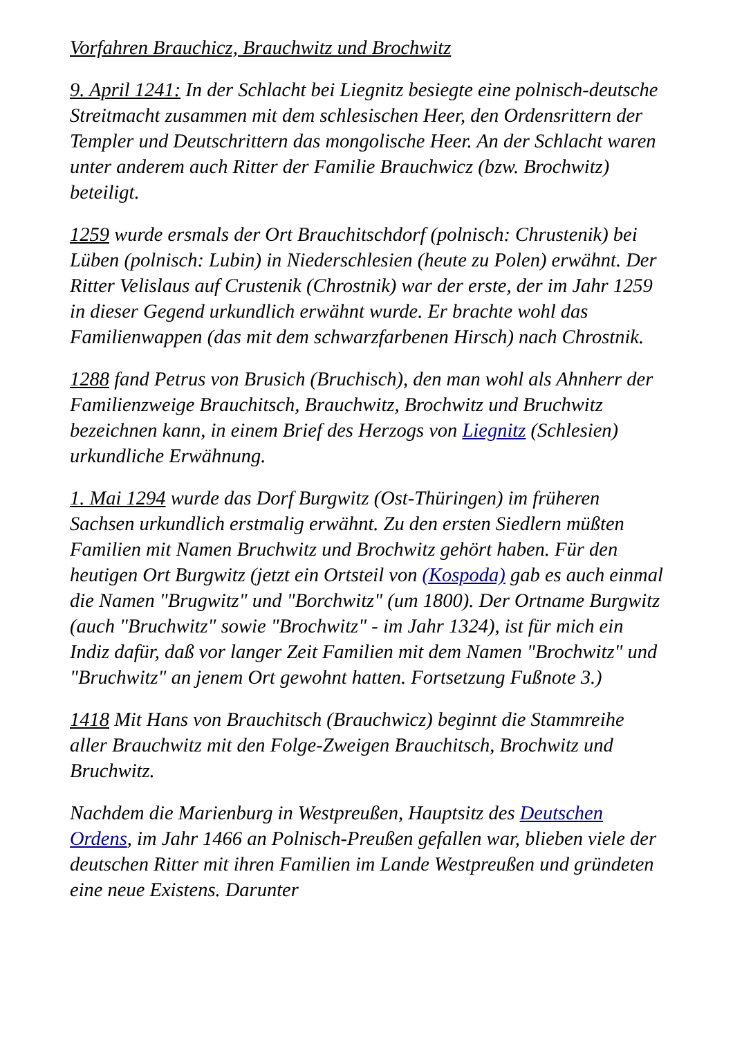Vorfahren Brauchicz, Brauchwitz und Brochwitz
9. April 1241: In der Schlacht bei Liegnitz besiegte eine polnisch-deutsche Streitmacht zusammen mit dem schlesischen Heer, den Ordensrittern der Templer und Deutschrittern das mongolische Heer. An der Schlacht waren unter anderem auch Ritter der Familie Brauchwicz (bzw. Brochwitz) beteiligt.
1259 wurde ersmals der Ort Brauchitschdorf (polnisch: Chrustenik) bei Lüben (polnisch: Lubin) in Niederschlesien (heute zu Polen) erwähnt. Der Ritter Velislaus auf Crustenik (Chrostnik) war der erste, der im Jahr 1259 in dieser Gegend urkundlich erwähnt wurde. Er brachte wohl das Familienwappen (das mit dem schwarzfarbenen Hirsch) nach Chrostnik.
1288 fand Petrus von Brusich (Bruchisch), den man wohl als Ahnherr der Familienzweige Brauchitsch, Brauchwitz, Brochwitz und Bruchwitz bezeichnen kann, in einem Brief des Herzogs von Liegnitz (Schlesien) urkundliche Erwähnung.
1. Mai 1294 wurde das Dorf Burgwitz (Ost-Thüringen) im früheren Sachsen urkundlich erstmalig erwähnt. Zu den ersten Siedlern müßten Familien mit Namen Bruchwitz und Brochwitz gehört haben. Für den heutigen Ort Burgwitz (jetzt ein Ortsteil von (Kospoda) gab es auch einmal die Namen "Brugwitz" und "Borchwitz" (um 1800). Der Ortname Burgwitz (auch "Bruchwitz" sowie "Brochwitz" - im Jahr 1324), ist für mich ein Indiz dafür, daß vor langer Zeit Familien mit dem Namen "Brochwitz" und "Bruchwitz" an jenem Ort gewohnt hatten. Fortsetzung Fußnote 3.)
1418 Mit Hans von Brauchitsch (Brauchwicz) beginnt die Stammreihe aller Brauchwitz mit den Folge-Zweigen Brauchitsch, Brochwitz und Bruchwitz.
Nachdem die Marienburg in Westpreußen, Hauptsitz des Deutschen Ordens, im Jahr 1466 an Polnisch-Preußen gefallen war, blieben viele der deutschen Ritter mit ihren Familien im Lande Westpreußen und gründeten eine neue Existens. Darunter